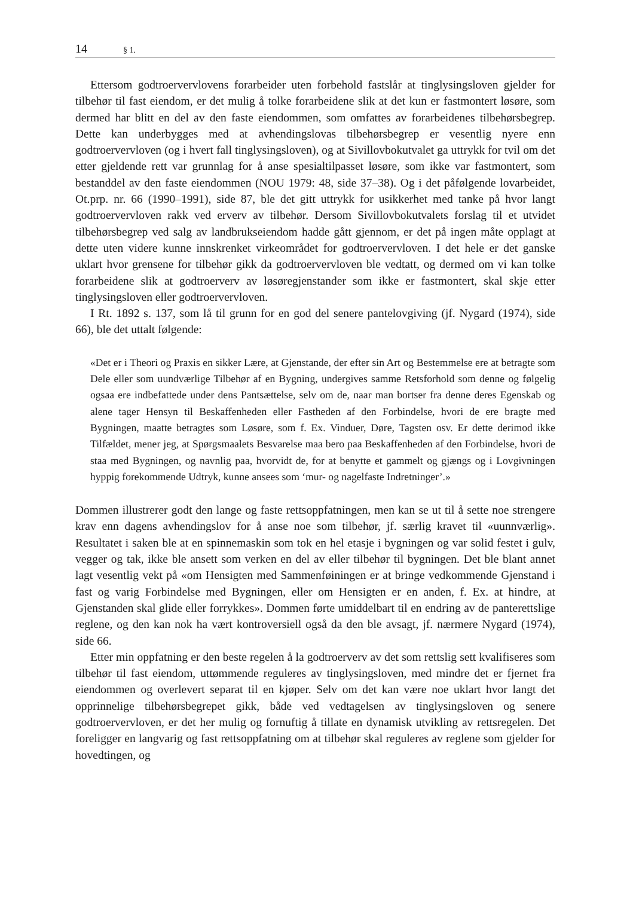14 § 1.
Ettersom godtroervervlovens forarbeider uten forbehold fastslår at tinglysingsloven gjelder for tilbehør til fast eiendom, er det mulig å tolke forarbeidene slik at det kun er fastmontert løsøre, som dermed har blitt en del av den faste eiendommen, som omfattes av forarbeidenes tilbehørsbegrep. Dette kan underbygges med at avhendingslovas tilbehørsbegrep er vesentlig nyere enn godtroervervloven (og i hvert fall tinglysingsloven), og at Sivillovbokutvalet ga uttrykk for tvil om det etter gjeldende rett var grunnlag for å anse spesialtilpasset løsøre, som ikke var fastmontert, som bestanddel av den faste eiendommen (NOU 1979: 48, side 37–38). Og i det påfølgende lovarbeidet, Ot.prp. nr. 66 (1990–1991), side 87, ble det gitt uttrykk for usikkerhet med tanke på hvor langt godtroervervloven rakk ved erverv av tilbehør. Dersom Sivillovbokutvalets forslag til et utvidet tilbehørsbegrep ved salg av landbrukseiendom hadde gått gjennom, er det på ingen måte opplagt at dette uten videre kunne innskrenket virkeområdet for godtroervervloven. I det hele er det ganske uklart hvor grensene for tilbehør gikk da godtroervervloven ble vedtatt, og dermed om vi kan tolke forarbeidene slik at godtroerverv av løsøregjenstander som ikke er fastmontert, skal skje etter tinglysingsloven eller godtroervervloven.
I Rt. 1892 s. 137, som lå til grunn for en god del senere pantelovgiving (jf. Nygard (1974), side 66), ble det uttalt følgende:
«Det er i Theori og Praxis en sikker Lære, at Gjenstande, der efter sin Art og Bestemmelse ere at betragte som Dele eller som uundværlige Tilbehør af en Bygning, undergives samme Retsforhold som denne og følgelig ogsaa ere indbefattede under dens Pantsættelse, selv om de, naar man bortser fra denne deres Egenskab og alene tager Hensyn til Beskaffenheden eller Fastheden af den Forbindelse, hvori de ere bragte med Bygningen, maatte betragtes som Løsøre, som f. Ex. Vinduer, Døre, Tagsten osv. Er dette derimod ikke Tilfældet, mener jeg, at Spørgsmaalets Besvarelse maa bero paa Beskaffenheden af den Forbindelse, hvori de staa med Bygningen, og navnlig paa, hvorvidt de, for at benytte et gammelt og gjængs og i Lovgivningen hyppig forekommende Udtryk, kunne ansees som ‘mur- og nagelfaste Indretninger’.»
Dommen illustrerer godt den lange og faste rettsoppfatningen, men kan se ut til å sette noe strengere krav enn dagens avhendingslov for å anse noe som tilbehør, jf. særlig kravet til «uunnværlig». Resultatet i saken ble at en spinnemaskin som tok en hel etasje i bygningen og var solid festet i gulv, vegger og tak, ikke ble ansett som verken en del av eller tilbehør til bygningen. Det ble blant annet lagt vesentlig vekt på «om Hensigten med Sammenføiningen er at bringe vedkommende Gjenstand i fast og varig Forbindelse med Bygningen, eller om Hensigten er en anden, f. Ex. at hindre, at Gjenstanden skal glide eller forrykkes». Dommen førte umiddelbart til en endring av de panterettslige reglene, og den kan nok ha vært kontroversiell også da den ble avsagt, jf. nærmere Nygard (1974), side 66.
Etter min oppfatning er den beste regelen å la godtroerverv av det som rettslig sett kvalifiseres som tilbehør til fast eiendom, uttømmende reguleres av tinglysingsloven, med mindre det er fjernet fra eiendommen og overlevert separat til en kjøper. Selv om det kan være noe uklart hvor langt det opprinnelige tilbehørsbegrepet gikk, både ved vedtagelsen av tinglysingsloven og senere godtroervervloven, er det her mulig og fornuftig å tillate en dynamisk utvikling av rettsregelen. Det foreligger en langvarig og fast rettsoppfatning om at tilbehør skal reguleres av reglene som gjelder for hovedtingen, og